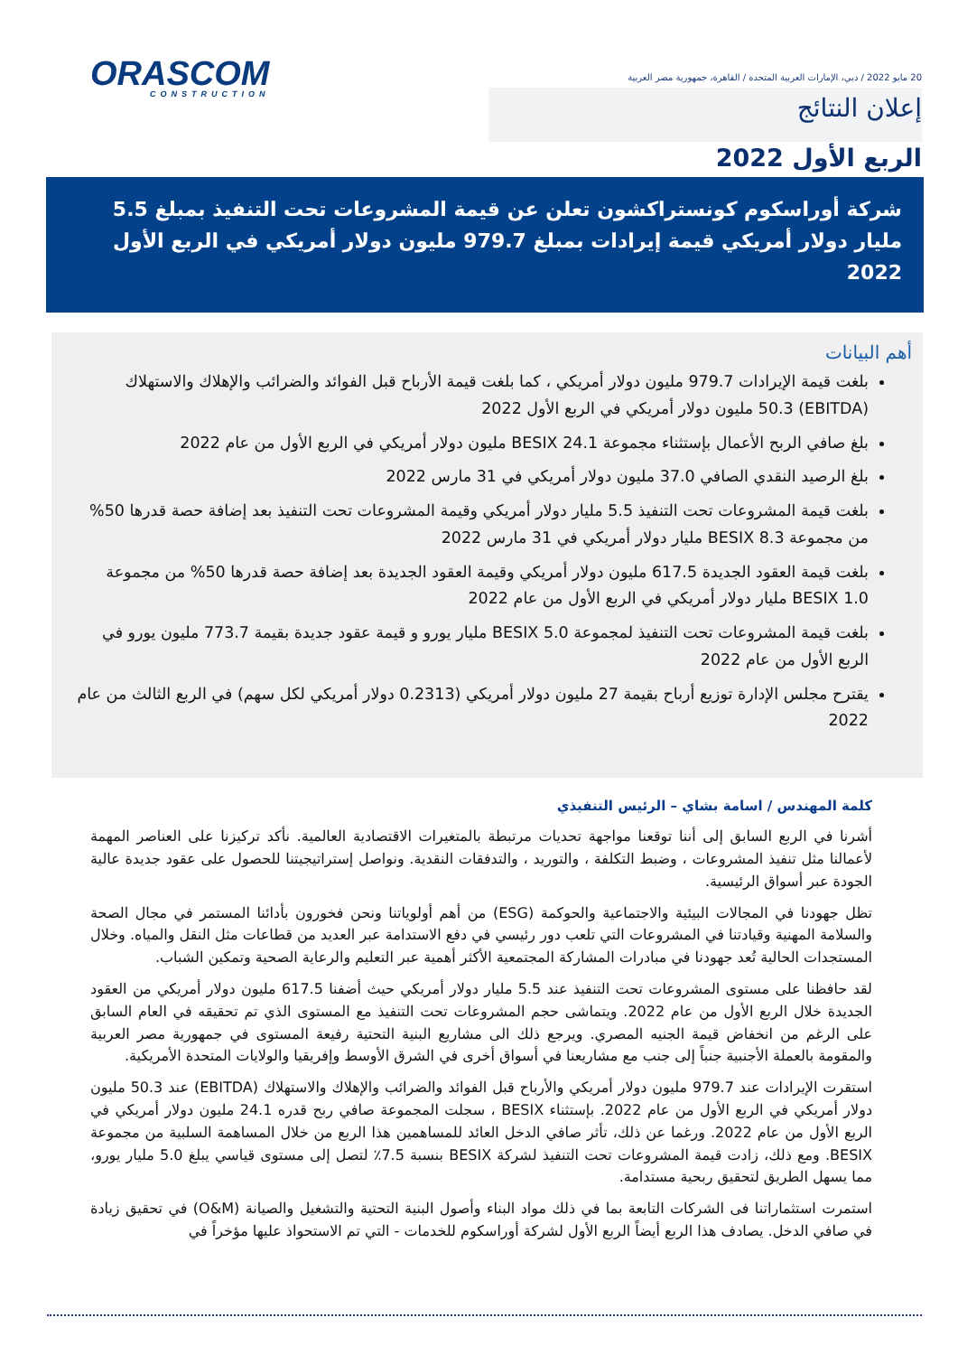20 مايو 2022 / دبي، الإمارات العربية المتحدة / القاهرة، جمهورية مصر العربية
إعلان النتائج
ORASCOM
CONSTRUCTION
الربع الأول 2022
شركة أوراسكوم كونستراكشون تعلن عن قيمة المشروعات تحت التنفيذ بمبلغ 5.5 مليار دولار أمريكي قيمة إيرادات بمبلغ 979.7 مليون دولار أمريكي في الربع الأول 2022
أهم البيانات
بلغت قيمة الإيرادات 979.7 مليون دولار أمريكي ، كما بلغت قيمة الأرباح قبل الفوائد والضرائب والإهلاك والاستهلاك (EBITDA) 50.3 مليون دولار أمريكي في الربع الأول 2022
بلغ صافي الربح الأعمال بإستثناء مجموعة BESIX 24.1 مليون دولار أمريكي في الربع الأول من عام 2022
بلغ الرصيد النقدي الصافي 37.0 مليون دولار أمريكي في 31 مارس 2022
بلغت قيمة المشروعات تحت التنفيذ 5.5 مليار دولار أمريكي وقيمة المشروعات تحت التنفيذ بعد إضافة حصة قدرها 50% من مجموعة BESIX 8.3 مليار دولار أمريكي في 31 مارس 2022
بلغت قيمة العقود الجديدة 617.5 مليون دولار أمريكي وقيمة العقود الجديدة بعد إضافة حصة قدرها 50% من مجموعة BESIX 1.0 مليار دولار أمريكي في الربع الأول من عام 2022
بلغت قيمة المشروعات تحت التنفيذ لمجموعة BESIX 5.0 مليار يورو و قيمة عقود جديدة بقيمة 773.7 مليون يورو في الربع الأول من عام 2022
يقترح مجلس الإدارة توزيع أرباح بقيمة 27 مليون دولار أمريكي (0.2313 دولار أمريكي لكل سهم) في الربع الثالث من عام 2022
كلمة المهندس / اسامة بشاي – الرئيس التنفيذي
أشرنا في الربع السابق إلى أننا توقعنا مواجهة تحديات مرتبطة بالمتغيرات الاقتصادية العالمية. نأكد تركيزنا على العناصر المهمة لأعمالنا مثل تنفيذ المشروعات ، وضبط التكلفة ، والتوريد ، والتدفقات النقدية. ونواصل إستراتيجيتنا للحصول على عقود جديدة عالية الجودة عبر أسواق الرئيسية.
تظل جهودنا في المجالات البيئية والاجتماعية والحوكمة (ESG) من أهم أولوياتنا ونحن فخورون بأدائنا المستمر في مجال الصحة والسلامة المهنية وقيادتنا في المشروعات التي تلعب دور رئيسي في دفع الاستدامة عبر العديد من قطاعات مثل النقل والمياه. وخلال المستجدات الحالية تُعد جهودنا في مبادرات المشاركة المجتمعية الأكثر أهمية عبر التعليم والرعاية الصحية وتمكين الشباب.
لقد حافظنا على مستوى المشروعات تحت التنفيذ عند 5.5 مليار دولار أمريكي حيث أضفنا 617.5 مليون دولار أمريكي من العقود الجديدة خلال الربع الأول من عام 2022. ويتماشى حجم المشروعات تحت التنفيذ مع المستوى الذي تم تحقيقه في العام السابق على الرغم من انخفاض قيمة الجنيه المصري. ويرجع ذلك الى مشاريع البنية التحتية رفيعة المستوى في جمهورية مصر العربية والمقومة بالعملة الأجنبية جنباً إلى جنب مع مشاريعنا في أسواق أخرى في الشرق الأوسط وإفريقيا والولايات المتحدة الأمريكية.
استقرت الإيرادات عند 979.7 مليون دولار أمريكي والأرباح قبل الفوائد والضرائب والإهلاك والاستهلاك (EBITDA) عند 50.3 مليون دولار أمريكي في الربع الأول من عام 2022. بإستثناء BESIX ، سجلت المجموعة صافي ربح قدره 24.1 مليون دولار أمريكي في الربع الأول من عام 2022. ورغما عن ذلك، تأثر صافي الدخل العائد للمساهمين هذا الربع من خلال المساهمة السلبية من مجموعة BESIX. ومع ذلك، زادت قيمة المشروعات تحت التنفيذ لشركة BESIX بنسبة 7.5٪ لتصل إلى مستوى قياسي يبلغ 5.0 مليار يورو، مما يسهل الطريق لتحقيق ربحية مستدامة.
استمرت استثماراتنا فى الشركات التابعة بما في ذلك مواد البناء وأصول البنية التحتية والتشغيل والصيانة (O&M) في تحقيق زيادة في صافي الدخل. يصادف هذا الربع أيضاً الربع الأول لشركة أوراسكوم للخدمات - التي تم الاستحواذ عليها مؤخراً في